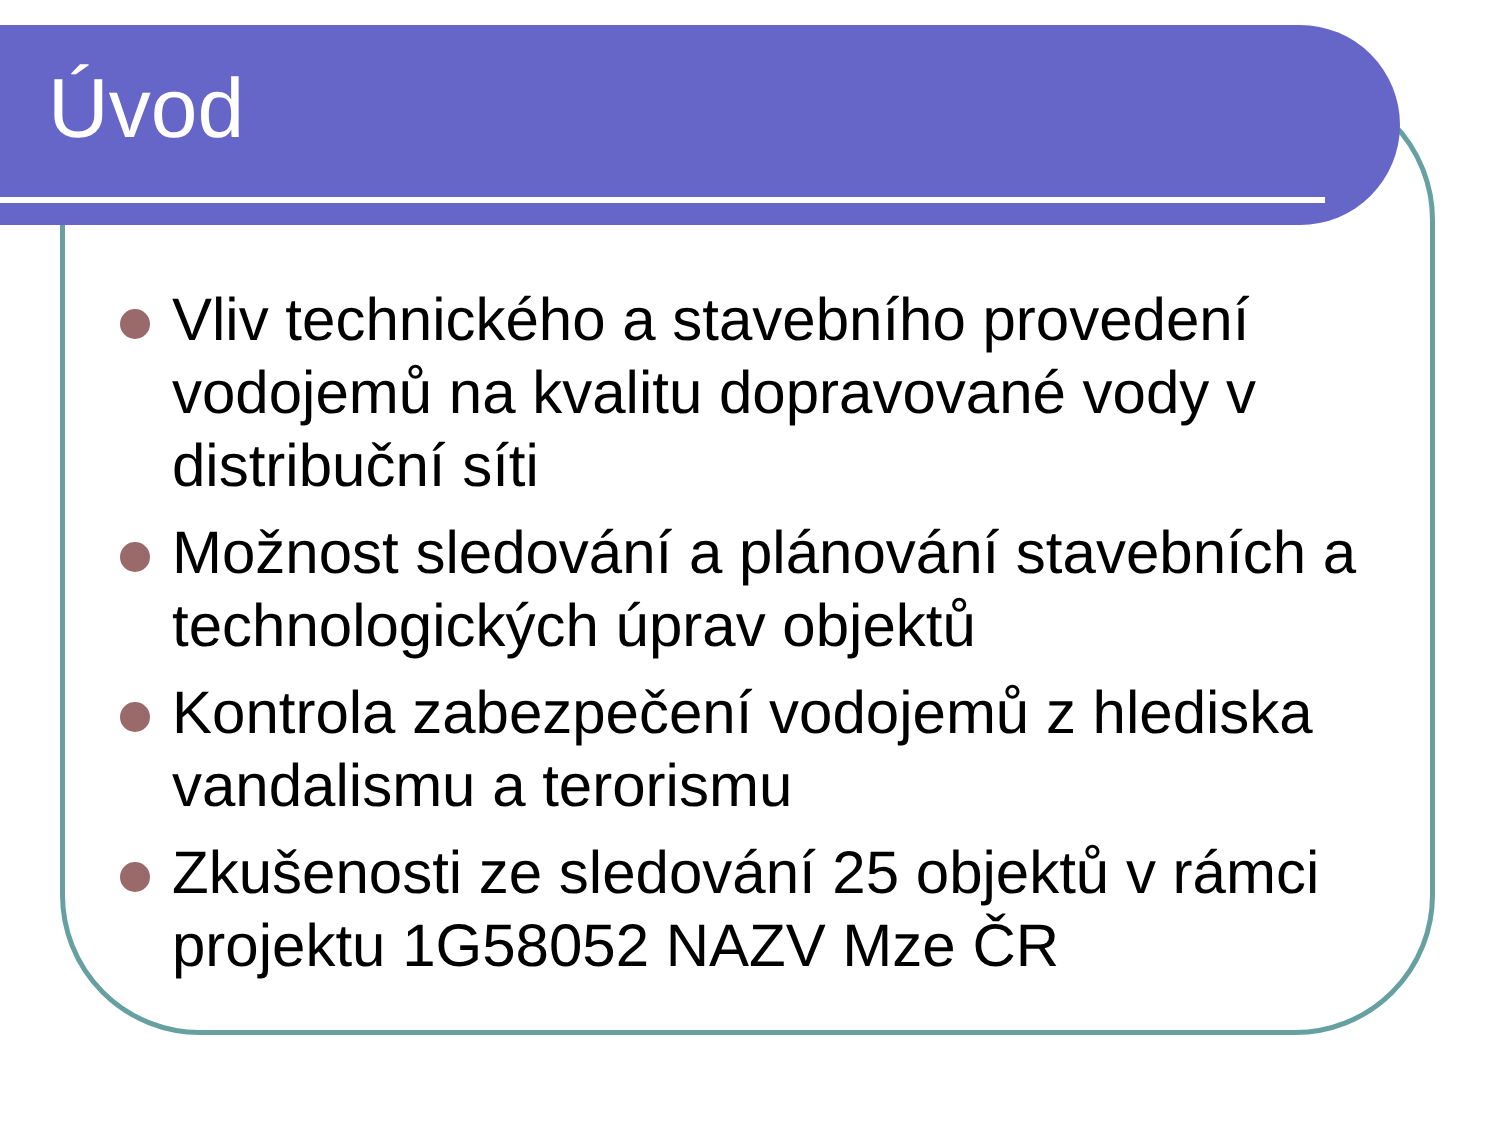Úvod
Vliv technického a stavebního provedení vodojemů na kvalitu dopravované vody v distribuční síti
Možnost sledování a plánování stavebních a technologických úprav objektů
Kontrola zabezpečení vodojemů z hlediska vandalismu a terorismu
Zkušenosti ze sledování 25 objektů v rámci projektu 1G58052 NAZV Mze ČR